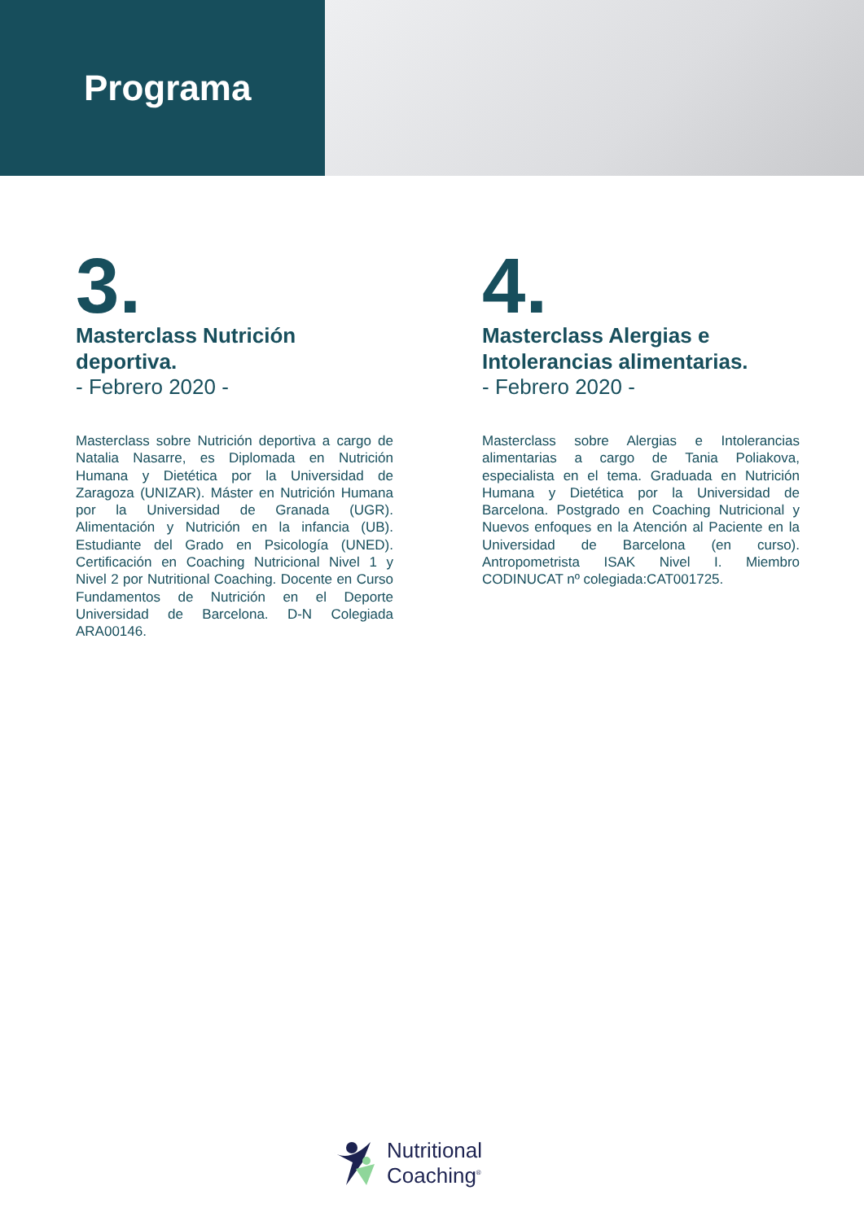Programa
3.
Masterclass Nutrición deportiva.
- Febrero 2020 -
Masterclass sobre Nutrición deportiva a cargo de Natalia Nasarre, es Diplomada en Nutrición Humana y Dietética por la Universidad de Zaragoza (UNIZAR). Máster en Nutrición Humana por la Universidad de Granada (UGR). Alimentación y Nutrición en la infancia (UB). Estudiante del Grado en Psicología (UNED). Certificación en Coaching Nutricional Nivel 1 y Nivel 2 por Nutritional Coaching. Docente en Curso Fundamentos de Nutrición en el Deporte Universidad de Barcelona. D-N Colegiada ARA00146.
4.
Masterclass Alergias e Intolerancias alimentarias.
- Febrero 2020 -
Masterclass sobre Alergias e Intolerancias alimentarias a cargo de Tania Poliakova, especialista en el tema. Graduada en Nutrición Humana y Dietética por la Universidad de Barcelona. Postgrado en Coaching Nutricional y Nuevos enfoques en la Atención al Paciente en la Universidad de Barcelona (en curso). Antropometrista ISAK Nivel I. Miembro CODINUCAT nº colegiada:CAT001725.
Nutritional
Coaching<sup>®</sup>